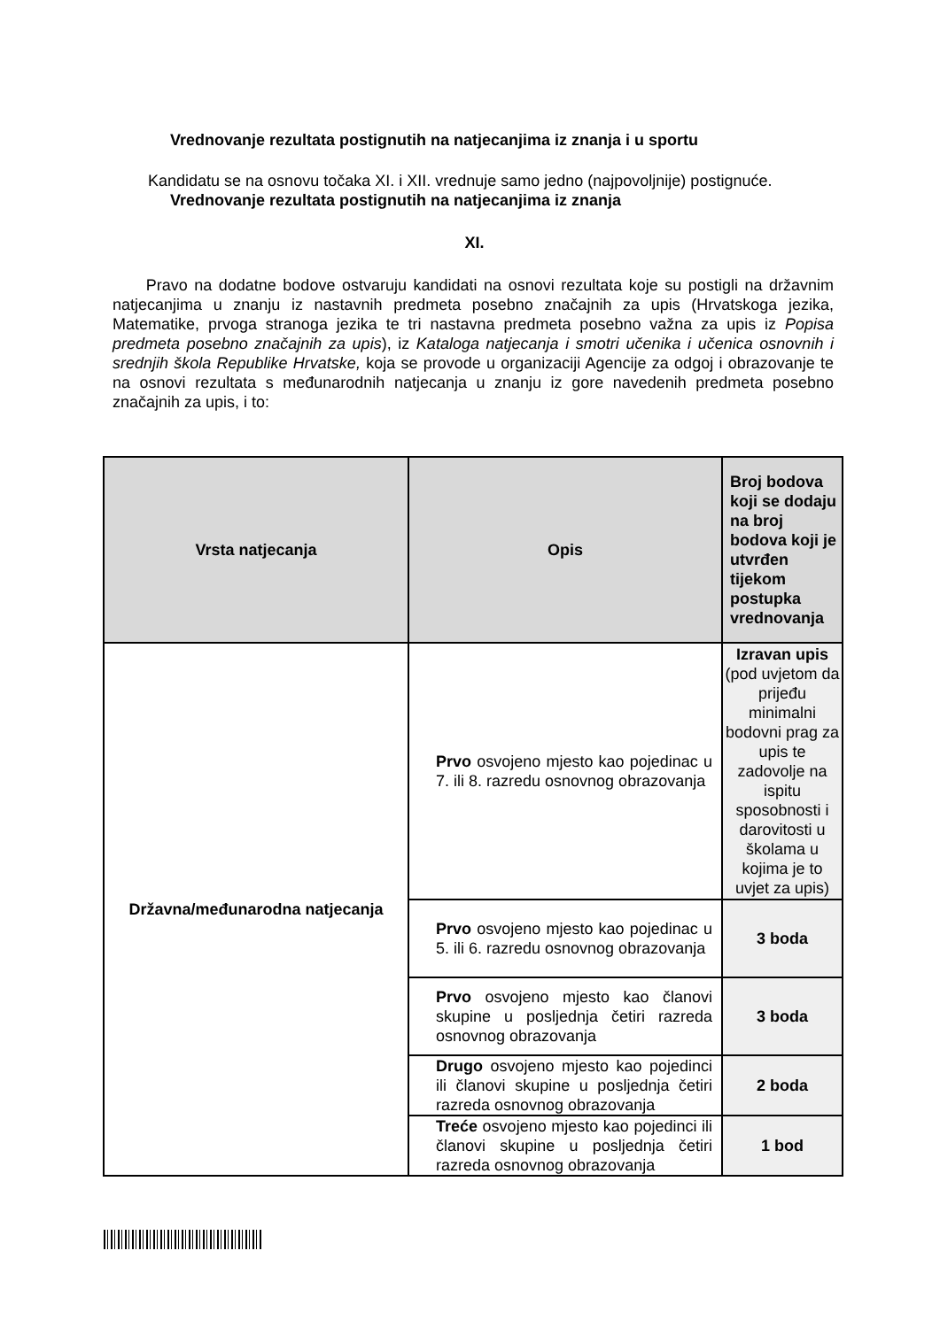Vrednovanje rezultata postignutih na natjecanjima iz znanja i u sportu
Kandidatu se na osnovu točaka XI. i XII. vrednuje samo jedno (najpovoljnije) postignuće.
Vrednovanje rezultata postignutih na natjecanjima iz znanja
XI.
Pravo na dodatne bodove ostvaruju kandidati na osnovi rezultata koje su postigli na državnim natjecanjima u znanju iz nastavnih predmeta posebno značajnih za upis (Hrvatskoga jezika, Matematike, prvoga stranoga jezika te tri nastavna predmeta posebno važna za upis iz Popisa predmeta posebno značajnih za upis), iz Kataloga natjecanja i smotri učenika i učenica osnovnih i srednjih škola Republike Hrvatske, koja se provode u organizaciji Agencije za odgoj i obrazovanje te na osnovi rezultata s međunarodnih natjecanja u znanju iz gore navedenih predmeta posebno značajnih za upis, i to:
| Vrsta natjecanja | Opis | Broj bodova koji se dodaju na broj bodova koji je utvrđen tijekom postupka vrednovanja |
| --- | --- | --- |
| Državna/međunarodna natjecanja | Prvo osvojeno mjesto kao pojedinac u 7. ili 8. razredu osnovnog obrazovanja | Izravan upis (pod uvjetom da prijeđu minimalni bodovni prag za upis te zadovolje na ispitu sposobnosti i darovitosti u školama u kojima je to uvjet za upis) |
| | Prvo osvojeno mjesto kao pojedinac u 5. ili 6. razredu osnovnog obrazovanja | 3 boda |
| | Prvo osvojeno mjesto kao članovi skupine u posljednja četiri razreda osnovnog obrazovanja | 3 boda |
| | Drugo osvojeno mjesto kao pojedinci ili članovi skupine u posljednja četiri razreda osnovnog obrazovanja | 2 boda |
| | Treće osvojeno mjesto kao pojedinci ili članovi skupine u posljednja četiri razreda osnovnog obrazovanja | 1 bod |